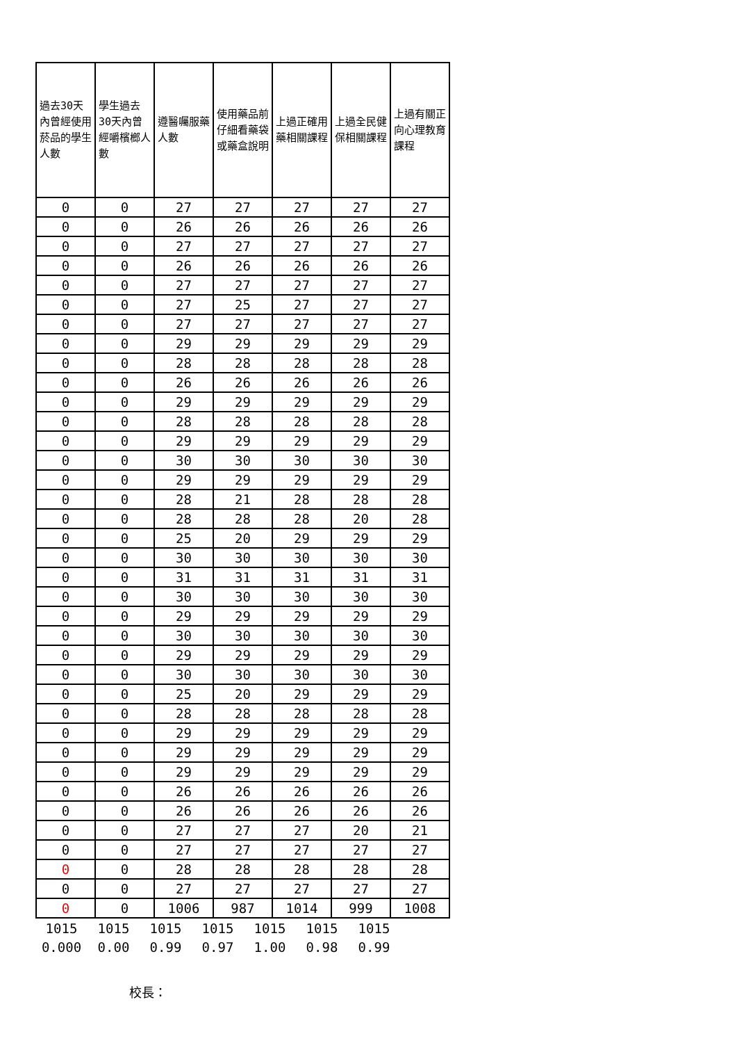| 過去30天內曾經使用菸品的學生人數 | 學生過去30天內曾經嚼檳榔人數 | 遵醫囑服藥人數 | 使用藥品前仔細看藥袋或藥盒說明 | 上過正確用藥相關課程 | 上過全民健保相關課程 | 上過有關正向心理教育課程 |
| --- | --- | --- | --- | --- | --- | --- |
| 0 | 0 | 27 | 27 | 27 | 27 | 27 |
| 0 | 0 | 26 | 26 | 26 | 26 | 26 |
| 0 | 0 | 27 | 27 | 27 | 27 | 27 |
| 0 | 0 | 26 | 26 | 26 | 26 | 26 |
| 0 | 0 | 27 | 27 | 27 | 27 | 27 |
| 0 | 0 | 27 | 25 | 27 | 27 | 27 |
| 0 | 0 | 27 | 27 | 27 | 27 | 27 |
| 0 | 0 | 29 | 29 | 29 | 29 | 29 |
| 0 | 0 | 28 | 28 | 28 | 28 | 28 |
| 0 | 0 | 26 | 26 | 26 | 26 | 26 |
| 0 | 0 | 29 | 29 | 29 | 29 | 29 |
| 0 | 0 | 28 | 28 | 28 | 28 | 28 |
| 0 | 0 | 29 | 29 | 29 | 29 | 29 |
| 0 | 0 | 30 | 30 | 30 | 30 | 30 |
| 0 | 0 | 29 | 29 | 29 | 29 | 29 |
| 0 | 0 | 28 | 21 | 28 | 28 | 28 |
| 0 | 0 | 28 | 28 | 28 | 20 | 28 |
| 0 | 0 | 25 | 20 | 29 | 29 | 29 |
| 0 | 0 | 30 | 30 | 30 | 30 | 30 |
| 0 | 0 | 31 | 31 | 31 | 31 | 31 |
| 0 | 0 | 30 | 30 | 30 | 30 | 30 |
| 0 | 0 | 29 | 29 | 29 | 29 | 29 |
| 0 | 0 | 30 | 30 | 30 | 30 | 30 |
| 0 | 0 | 29 | 29 | 29 | 29 | 29 |
| 0 | 0 | 30 | 30 | 30 | 30 | 30 |
| 0 | 0 | 25 | 20 | 29 | 29 | 29 |
| 0 | 0 | 28 | 28 | 28 | 28 | 28 |
| 0 | 0 | 29 | 29 | 29 | 29 | 29 |
| 0 | 0 | 29 | 29 | 29 | 29 | 29 |
| 0 | 0 | 29 | 29 | 29 | 29 | 29 |
| 0 | 0 | 26 | 26 | 26 | 26 | 26 |
| 0 | 0 | 26 | 26 | 26 | 26 | 26 |
| 0 | 0 | 27 | 27 | 27 | 20 | 21 |
| 0 | 0 | 27 | 27 | 27 | 27 | 27 |
| 0 | 0 | 28 | 28 | 28 | 28 | 28 |
| 0 | 0 | 27 | 27 | 27 | 27 | 27 |
| 0 | 0 | 1006 | 987 | 1014 | 999 | 1008 |
| 1015 | 1015 | 1015 | 1015 | 1015 | 1015 | 1015 |
| 0.000 | 0.00 | 0.99 | 0.97 | 1.00 | 0.98 | 0.99 |
校長：